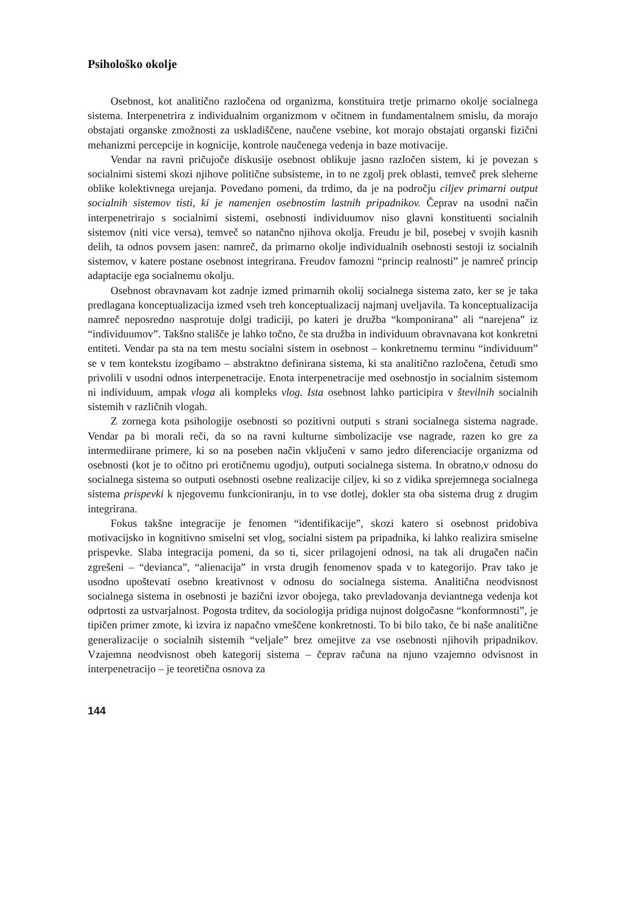Psihološko okolje
Osebnost, kot analitično razločena od organizma, konstituira tretje primarno okolje socialnega sistema. Interpenetrira z individualnim organizmom v očitnem in fundamentalnem smislu, da morajo obstajati organske zmožnosti za uskladiščene, naučene vsebine, kot morajo obstajati organski fizični mehanizmi percepcije in kognicije, kontrole naučenega vedenja in baze motivacije.
Vendar na ravni pričujoče diskusije osebnost oblikuje jasno razločen sistem, ki je povezan s socialnimi sistemi skozi njihove politične subsisteme, in to ne zgolj prek oblasti, temveč prek sleherne oblike kolektivnega urejanja. Povedano pomeni, da trdimo, da je na področju ciljev primarni output socialnih sistemov tisti, ki je namenjen osebnostim lastnih pripadnikov. Čeprav na usodni način interpenetrirajo s socialnimi sistemi, osebnosti individuumov niso glavni konstituenti socialnih sistemov (niti vice versa), temveč so natančno njihova okolja. Freudu je bil, posebej v svojih kasnih delih, ta odnos povsem jasen: namreč, da primarno okolje individualnih osebnosti sestoji iz socialnih sistemov, v katere postane osebnost integrirana. Freudov famozni “princip realnosti” je namreč princip adaptacije ega socialnemu okolju.
Osebnost obravnavam kot zadnje izmed primarnih okolij socialnega sistema zato, ker se je taka predlagana konceptualizacija izmed vseh treh konceptualizacij najmanj uveljavila. Ta konceptualizacija namreč neposredno nasprotuje dolgi tradiciji, po kateri je družba “komponirana” ali “narejena” iz “individuumov”. Takšno stališče je lahko točno, če sta družba in individuum obravnavana kot konkretni entiteti. Vendar pa sta na tem mestu socialni sistem in osebnost – konkretnemu terminu “individuum” se v tem kontekstu izogibamo – abstraktno definirana sistema, ki sta analitično razločena, četudi smo privolili v usodni odnos interpenetracije. Enota interpenetracije med osebnostjo in socialnim sistemom ni individuum, ampak vloga ali kompleks vlog. Ista osebnost lahko participira v številnih socialnih sistemih v različnih vlogah.
Z zornega kota psihologije osebnosti so pozitivni outputi s strani socialnega sistema nagrade. Vendar pa bi morali reči, da so na ravni kulturne simbolizacije vse nagrade, razen ko gre za intermediirane primere, ki so na poseben način vključeni v samo jedro diferenciacije organizma od osebnosti (kot je to očitno pri erotičnemu ugodju), outputi socialnega sistema. In obratno,v odnosu do socialnega sistema so outputi osebnosti osebne realizacije ciljev, ki so z vidika sprejemnega socialnega sistema prispevki k njegovemu funkcioniranju, in to vse dotlej, dokler sta oba sistema drug z drugim integrirana.
Fokus takšne integracije je fenomen “identifikacije”, skozi katero si osebnost pridobiva motivacijsko in kognitivno smiselni set vlog, socialni sistem pa pripadnika, ki lahko realizira smiselne prispevke. Slaba integracija pomeni, da so ti, sicer prilagojeni odnosi, na tak ali drugačen način zgrešeni – “devianca”, “alienacija” in vrsta drugih fenomenov spada v to kategorijo. Prav tako je usodno upoštevati osebno kreativnost v odnosu do socialnega sistema. Analitična neodvisnost socialnega sistema in osebnosti je bazični izvor obojega, tako prevladovanja deviantnega vedenja kot odprtosti za ustvarjalnost. Pogosta trditev, da sociologija pridiga nujnost dolgočasne “konformnosti”, je tipičen primer zmote, ki izvira iz napačno vmeščene konkretnosti. To bi bilo tako, če bi naše analitične generalizacije o socialnih sistemih “veljale” brez omejitve za vse osebnosti njihovih pripadnikov. Vzajemna neodvisnost obeh kategorij sistema – čeprav računa na njuno vzajemno odvisnost in interpenetracijo – je teoretična osnova za
144